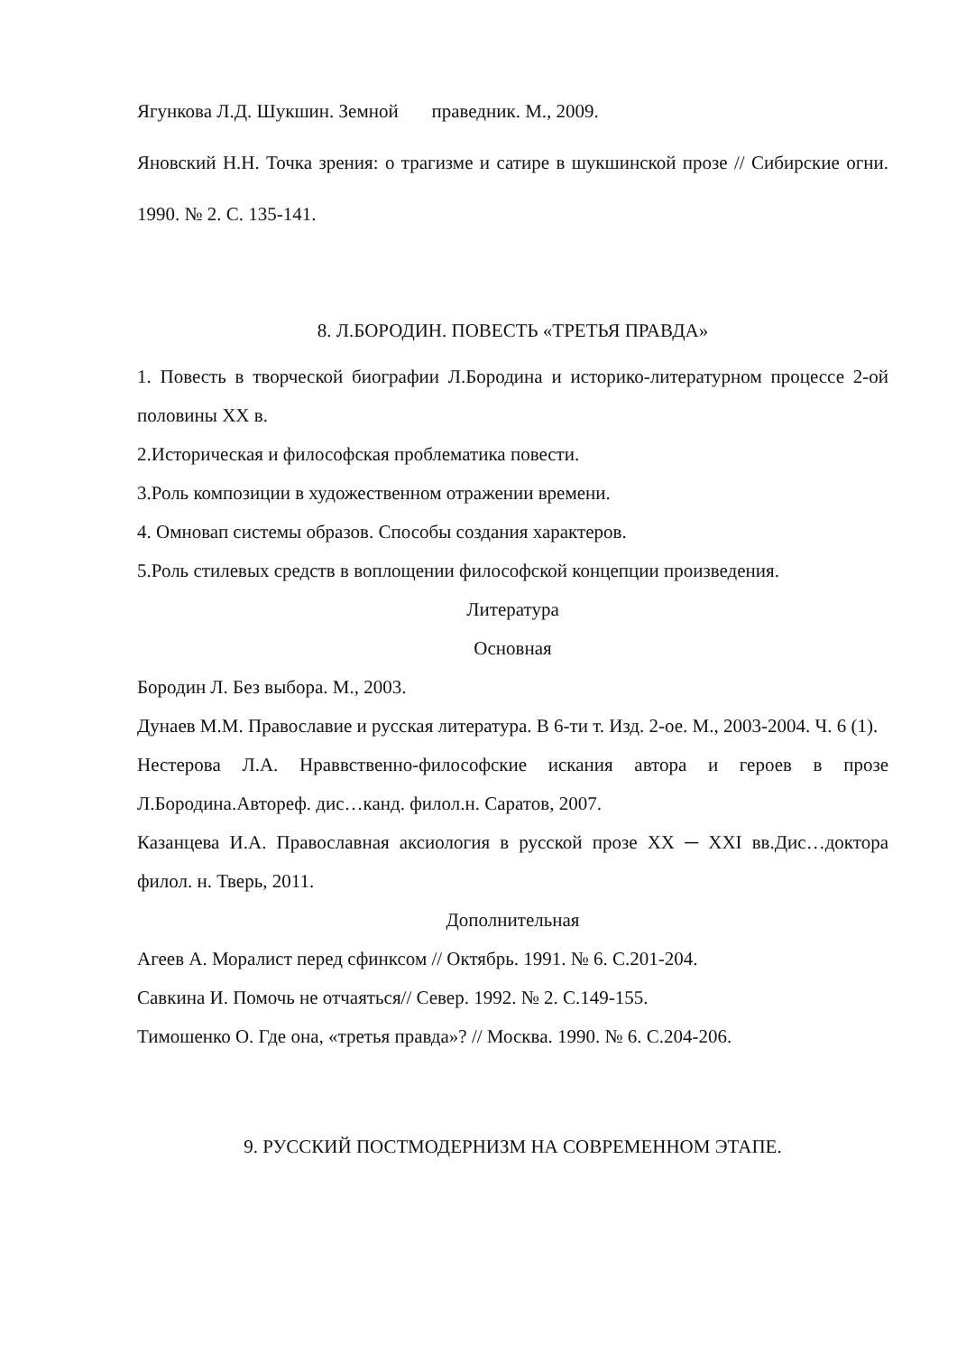Ягункова Л.Д. Шукшин. Земной праведник. М., 2009.
Яновский Н.Н. Точка зрения: о трагизме и сатире в шукшинской прозе // Сибирские огни. 1990. № 2. С. 135-141.
8. Л.БОРОДИН. ПОВЕСТЬ «ТРЕТЬЯ ПРАВДА»
1. Повесть в творческой биографии Л.Бородина и историко-литературном процессе 2-ой половины XX в.
2.Историческая и философская проблематика повести.
3.Роль композиции в художественном отражении времени.
4. Омновап системы образов. Способы создания характеров.
5.Роль стилевых средств в воплощении философской концепции произведения.
Литература
Основная
Бородин Л. Без выбора. М., 2003.
Дунаев М.М. Православие и русская литература. В 6-ти т. Изд. 2-ое. М., 2003-2004. Ч. 6 (1).
Нестерова Л.А. Нраввственно-философские искания автора и героев в прозе Л.Бородина.Автореф. дис…канд. филол.н. Саратов, 2007.
Казанцева И.А. Православная аксиология в русской прозе XX ─ XXI вв.Дис…доктора филол. н. Тверь, 2011.
Дополнительная
Агеев А. Моралист перед сфинксом // Октябрь. 1991. № 6. С.201-204.
Савкина И. Помочь не отчаяться// Север. 1992. № 2. С.149-155.
Тимошенко О. Где она, «третья правда»? // Москва. 1990. № 6. С.204-206.
9. РУССКИЙ ПОСТМОДЕРНИЗМ НА СОВРЕМЕННОМ ЭТАПЕ.